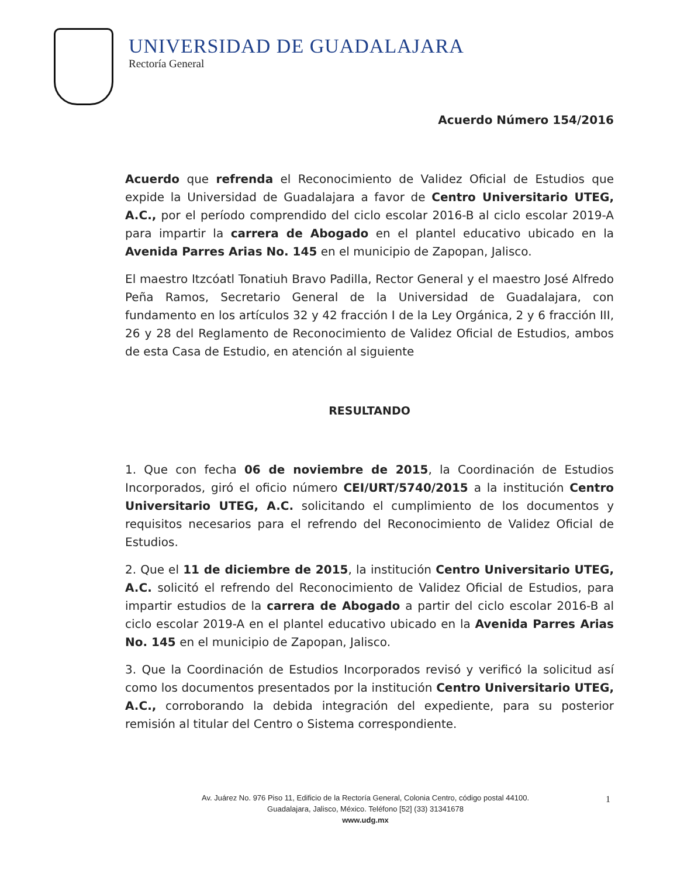UNIVERSIDAD DE GUADALAJARA
Rectoría General
Acuerdo Número 154/2016
Acuerdo que refrenda el Reconocimiento de Validez Oficial de Estudios que expide la Universidad de Guadalajara a favor de Centro Universitario UTEG, A.C., por el período comprendido del ciclo escolar 2016-B al ciclo escolar 2019-A para impartir la carrera de Abogado en el plantel educativo ubicado en la Avenida Parres Arias No. 145 en el municipio de Zapopan, Jalisco.
El maestro Itzcóatl Tonatiuh Bravo Padilla, Rector General y el maestro José Alfredo Peña Ramos, Secretario General de la Universidad de Guadalajara, con fundamento en los artículos 32 y 42 fracción I de la Ley Orgánica, 2 y 6 fracción III, 26 y 28 del Reglamento de Reconocimiento de Validez Oficial de Estudios, ambos de esta Casa de Estudio, en atención al siguiente
RESULTANDO
1. Que con fecha 06 de noviembre de 2015, la Coordinación de Estudios Incorporados, giró el oficio número CEI/URT/5740/2015 a la institución Centro Universitario UTEG, A.C. solicitando el cumplimiento de los documentos y requisitos necesarios para el refrendo del Reconocimiento de Validez Oficial de Estudios.
2. Que el 11 de diciembre de 2015, la institución Centro Universitario UTEG, A.C. solicitó el refrendo del Reconocimiento de Validez Oficial de Estudios, para impartir estudios de la carrera de Abogado a partir del ciclo escolar 2016-B al ciclo escolar 2019-A en el plantel educativo ubicado en la Avenida Parres Arias No. 145 en el municipio de Zapopan, Jalisco.
3. Que la Coordinación de Estudios Incorporados revisó y verificó la solicitud así como los documentos presentados por la institución Centro Universitario UTEG, A.C., corroborando la debida integración del expediente, para su posterior remisión al titular del Centro o Sistema correspondiente.
Av. Juárez No. 976 Piso 11, Edificio de la Rectoría General, Colonia Centro, código postal 44100.
Guadalajara, Jalisco, México. Teléfono [52] (33) 31341678
www.udg.mx
1